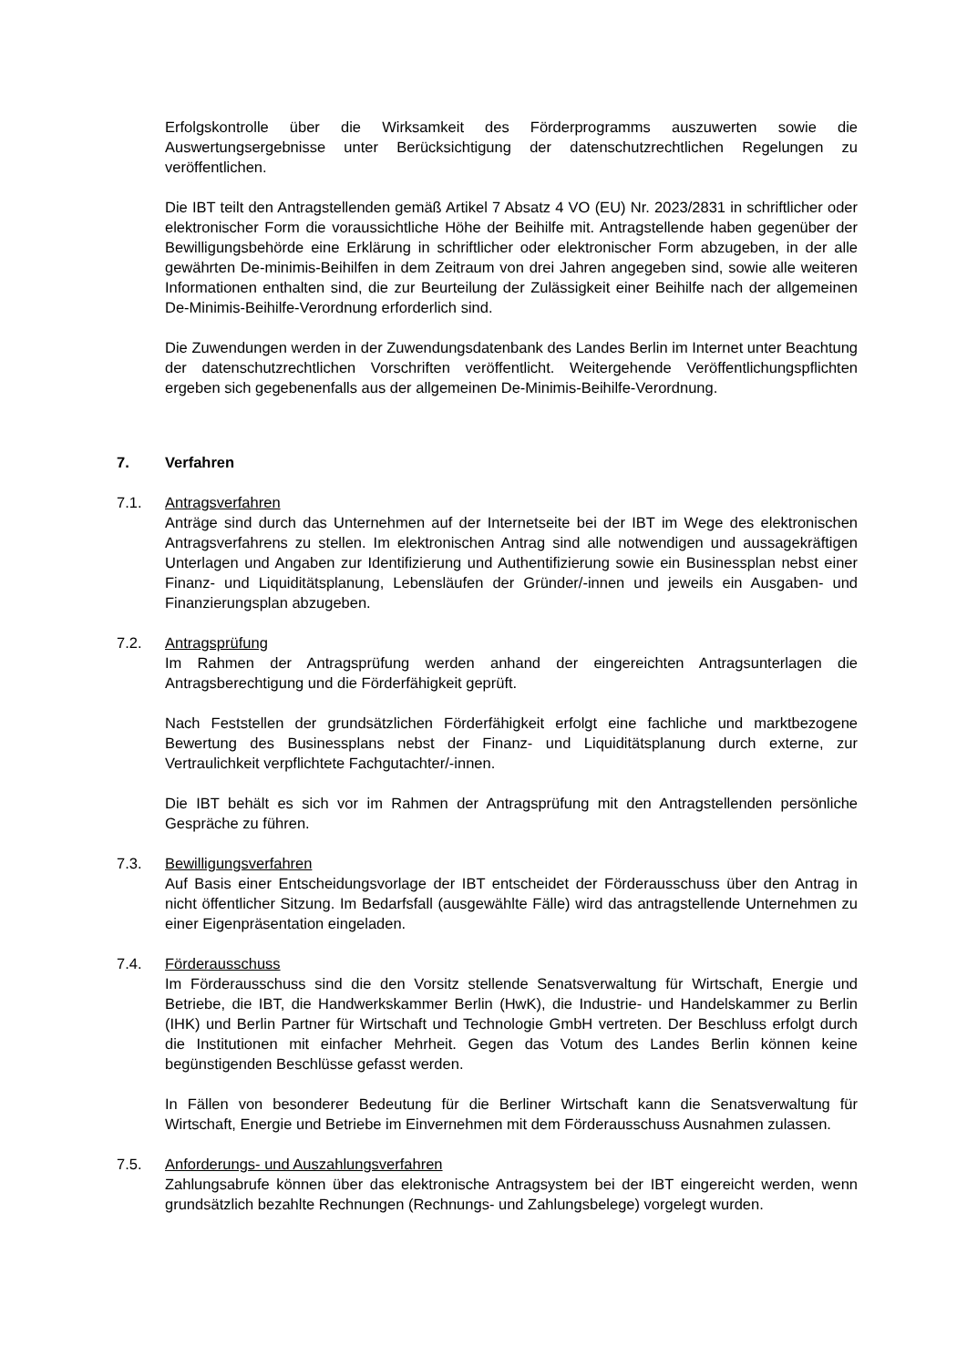Erfolgskontrolle über die Wirksamkeit des Förderprogramms auszuwerten sowie die Auswertungsergebnisse unter Berücksichtigung der datenschutzrechtlichen Regelungen zu veröffentlichen.
Die IBT teilt den Antragstellenden gemäß Artikel 7 Absatz 4 VO (EU) Nr. 2023/2831 in schriftlicher oder elektronischer Form die voraussichtliche Höhe der Beihilfe mit. Antragstellende haben gegenüber der Bewilligungsbehörde eine Erklärung in schriftlicher oder elektronischer Form abzugeben, in der alle gewährten De-minimis-Beihilfen in dem Zeitraum von drei Jahren angegeben sind, sowie alle weiteren Informationen enthalten sind, die zur Beurteilung der Zulässigkeit einer Beihilfe nach der allgemeinen De-Minimis-Beihilfe-Verordnung erforderlich sind.
Die Zuwendungen werden in der Zuwendungsdatenbank des Landes Berlin im Internet unter Beachtung der datenschutzrechtlichen Vorschriften veröffentlicht. Weitergehende Veröffentlichungspflichten ergeben sich gegebenenfalls aus der allgemeinen De-Minimis-Beihilfe-Verordnung.
7. Verfahren
7.1. Antragsverfahren
Anträge sind durch das Unternehmen auf der Internetseite bei der IBT im Wege des elektronischen Antragsverfahrens zu stellen. Im elektronischen Antrag sind alle notwendigen und aussagekräftigen Unterlagen und Angaben zur Identifizierung und Authentifizierung sowie ein Businessplan nebst einer Finanz- und Liquiditätsplanung, Lebensläufen der Gründer/-innen und jeweils ein Ausgaben- und Finanzierungsplan abzugeben.
7.2. Antragsprüfung
Im Rahmen der Antragsprüfung werden anhand der eingereichten Antragsunterlagen die Antragsberechtigung und die Förderfähigkeit geprüft.
Nach Feststellen der grundsätzlichen Förderfähigkeit erfolgt eine fachliche und marktbezogene Bewertung des Businessplans nebst der Finanz- und Liquiditätsplanung durch externe, zur Vertraulichkeit verpflichtete Fachgutachter/-innen.
Die IBT behält es sich vor im Rahmen der Antragsprüfung mit den Antragstellenden persönliche Gespräche zu führen.
7.3. Bewilligungsverfahren
Auf Basis einer Entscheidungsvorlage der IBT entscheidet der Förderausschuss über den Antrag in nicht öffentlicher Sitzung. Im Bedarfsfall (ausgewählte Fälle) wird das antragstellende Unternehmen zu einer Eigenpräsentation eingeladen.
7.4. Förderausschuss
Im Förderausschuss sind die den Vorsitz stellende Senatsverwaltung für Wirtschaft, Energie und Betriebe, die IBT, die Handwerkskammer Berlin (HwK), die Industrie- und Handelskammer zu Berlin (IHK) und Berlin Partner für Wirtschaft und Technologie GmbH vertreten. Der Beschluss erfolgt durch die Institutionen mit einfacher Mehrheit. Gegen das Votum des Landes Berlin können keine begünstigenden Beschlüsse gefasst werden.
In Fällen von besonderer Bedeutung für die Berliner Wirtschaft kann die Senatsverwaltung für Wirtschaft, Energie und Betriebe im Einvernehmen mit dem Förderausschuss Ausnahmen zulassen.
7.5. Anforderungs- und Auszahlungsverfahren
Zahlungsabrufe können über das elektronische Antragsystem bei der IBT eingereicht werden, wenn grundsätzlich bezahlte Rechnungen (Rechnungs- und Zahlungsbelege) vorgelegt wurden.